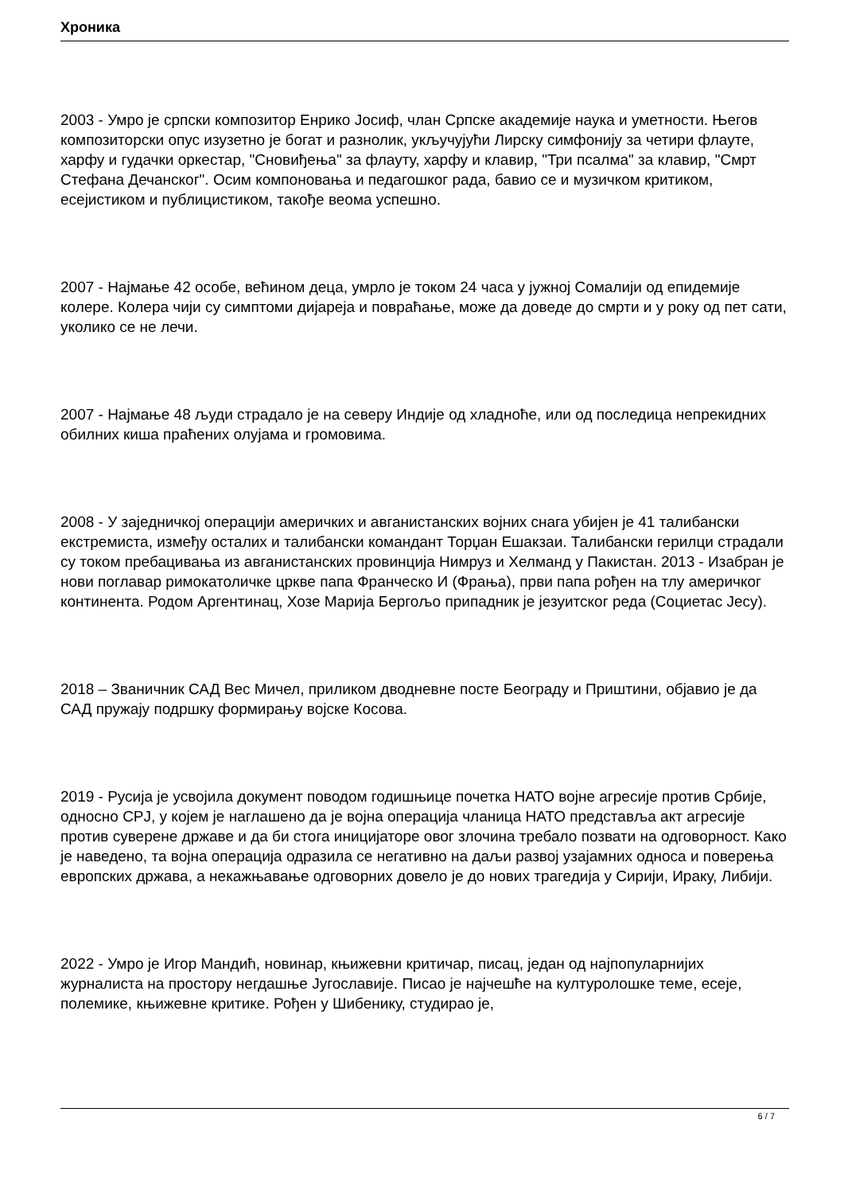Хроника
2003 - Умро је српски композитор Енрико Јосиф, члан Српске академије наука и уметности. Његов композиторски опус изузетно је богат и разнолик, укључујући Лирску симфонију за четири флауте, харфу и гудачки оркестар, "Сновиђења" за флауту, харфу и клавир, "Три псалма" за клавир, "Смрт Стефана Дечанског". Осим компоновања и педагошког рада, бавио се и музичком критиком, есејистиком и публицистиком, такође веома успешно.
2007 - Најмање 42 особе, већином деца, умрло је током 24 часа у јужној Сомалији од епидемије колере. Колера чији су симптоми дијареја и повраћање, може да доведе до смрти и у року од пет сати, уколико се не лечи.
2007 - Најмање 48 људи страдало је на северу Индије од хладноће, или од последица непрекидних обилних киша праћених олујама и громовима.
2008 - У заједничкој операцији америчких и авганистанских војних снага убијен је 41 талибански екстремиста, између осталих и талибански командант Торџан Ешакзаи. Талибански герилци страдали су током пребацивања из авганистанских провинција Нимруз и Хелманд у Пакистан. 2013 - Изабран је нови поглавар римокатоличке цркве папа Франческо И (Фрања), први папа рођен на тлу америчког континента. Родом Аргентинац, Хозе Марија Бергољо припадник је језуитског реда (Социетас Јесу).
2018 – Званичник САД Вес Мичел, приликом дводневне посте Београду и Приштини, објавио је да САД пружају подршку формирању војске Косова.
2019 - Русија је усвојила документ поводом годишњице почетка НАТО војне агресије против Србије, односно СРЈ, у којем је наглашено да је војна операција чланица НАТО представља акт агресије против суверене државе и да би стога иницијаторе овог злочина требало позвати на одговорност. Како је наведено, та војна операција одразила се негативно на даљи развој узајамних односа и поверења европских држава, а некажњавање одговорних довело је до нових трагедија у Сирији, Ираку, Либији.
2022 - Умро је Игор Мандић, новинар, књижевни критичар, писац, један од најпопуларнијих журналиста на простору негдашње Југославије. Писао је најчешће на културолошке теме, есеје, полемике, књижевне критике. Рођен у Шибенику, студирао је,
6 / 7